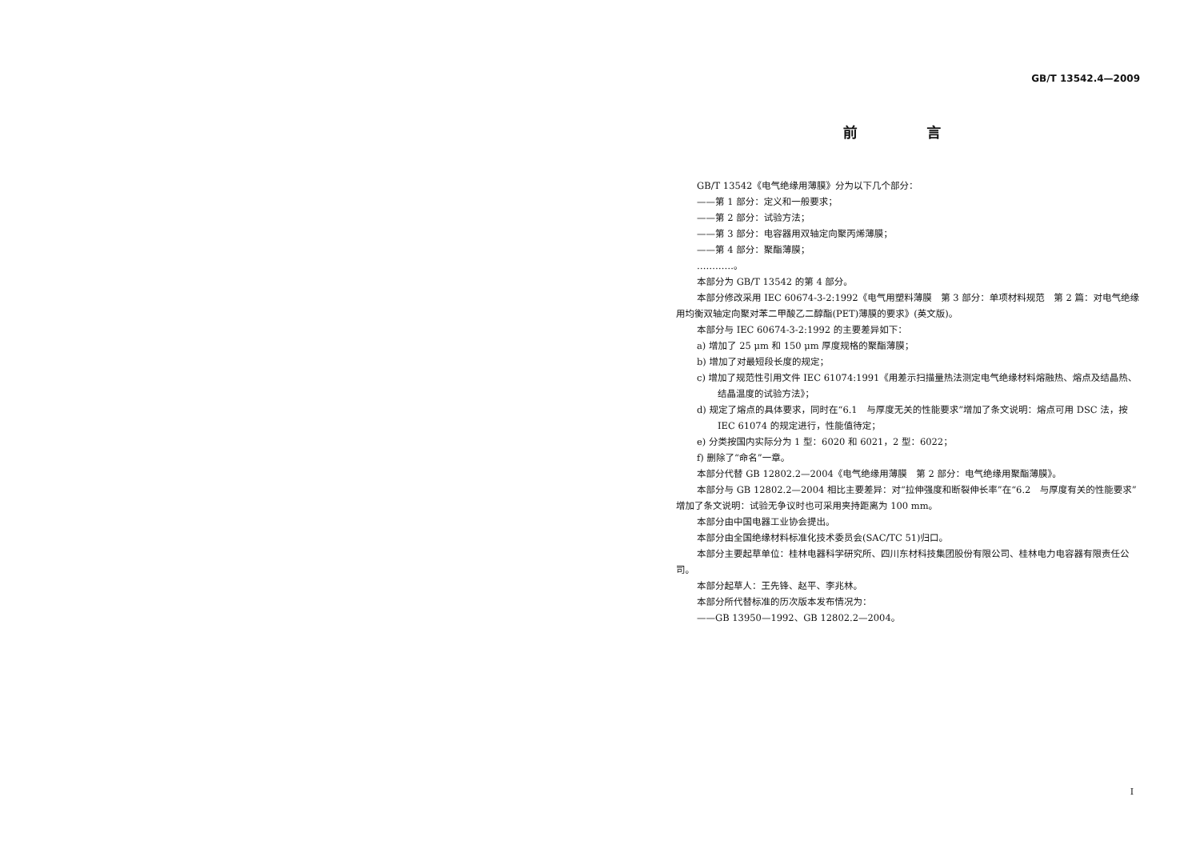GB/T 13542.4—2009
前 言
GB/T 13542《电气绝缘用薄膜》分为以下几个部分：
——第 1 部分：定义和一般要求；
——第 2 部分：试验方法；
——第 3 部分：电容器用双轴定向聚丙烯薄膜；
——第 4 部分：聚酯薄膜；
…………。
本部分为 GB/T 13542 的第 4 部分。
本部分修改采用 IEC 60674-3-2:1992《电气用塑料薄膜　第 3 部分：单项材料规范　第 2 篇：对电气绝缘用均衡双轴定向聚对苯二甲酸乙二醇酯(PET)薄膜的要求》(英文版)。
本部分与 IEC 60674-3-2:1992 的主要差异如下：
a) 增加了 25 μm 和 150 μm 厚度规格的聚酯薄膜；
b) 增加了对最短段长度的规定；
c) 增加了规范性引用文件 IEC 61074:1991《用差示扫描量热法测定电气绝缘材料熔融热、熔点及结晶热、结晶温度的试验方法》；
d) 规定了熔点的具体要求，同时在“6.1　与厚度无关的性能要求”增加了条文说明：熔点可用 DSC 法，按 IEC 61074 的规定进行，性能值待定；
e) 分类按国内实际分为 1 型：6020 和 6021，2 型：6022；
f) 删除了“命名”一章。
本部分代替 GB 12802.2—2004《电气绝缘用薄膜　第 2 部分：电气绝缘用聚酯薄膜》。
本部分与 GB 12802.2—2004 相比主要差异：对“拉伸强度和断裂伸长率”在“6.2　与厚度有关的性能要求”增加了条文说明：试验无争议时也可采用夹持距离为 100 mm。
本部分由中国电器工业协会提出。
本部分由全国绝缘材料标准化技术委员会(SAC/TC 51)归口。
本部分主要起草单位：桂林电器科学研究所、四川东材科技集团股份有限公司、桂林电力电容器有限责任公司。
本部分起草人：王先锋、赵平、李兆林。
本部分所代替标准的历次版本发布情况为：
——GB 13950—1992、GB 12802.2—2004。
I